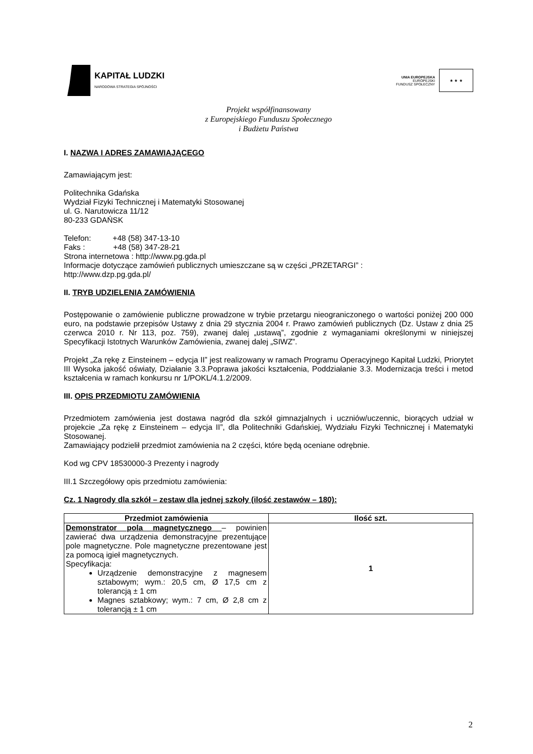KAPITAŁ LUDZKI
NARODOWA STRATEGIA SPÓJNOŚCI
UNIA EUROPEJSKA
EUROPEJSKI
FUNDUSZ SPOŁECZNY
★ ★ ★
Projekt współfinansowany
z Europejskiego Funduszu Społecznego
i Budżetu Państwa
I. NAZWA I ADRES ZAMAWIAJĄCEGO
Zamawiającym jest:
Politechnika Gdańska
Wydział Fizyki Technicznej i Matematyki Stosowanej
ul. G. Narutowicza 11/12
80-233 GDAŃSK
Telefon: +48 (58) 347-13-10
Faks : +48 (58) 347-28-21
Strona internetowa : http://www.pg.gda.pl
Informacje dotyczące zamówień publicznych umieszczane są w części „PRZETARGI” :
http://www.dzp.pg.gda.pl/
II. TRYB UDZIELENIA ZAMÓWIENIA
Postępowanie o zamówienie publiczne prowadzone w trybie przetargu nieograniczonego o wartości poniżej 200 000 euro, na podstawie przepisów Ustawy z dnia 29 stycznia 2004 r. Prawo zamówień publicznych (Dz. Ustaw z dnia 25 czerwca 2010 r. Nr 113, poz. 759), zwanej dalej „ustawą”, zgodnie z wymaganiami określonymi w niniejszej Specyfikacji Istotnych Warunków Zamówienia, zwanej dalej „SIWZ”.
Projekt „Za rękę z Einsteinem – edycja II” jest realizowany w ramach Programu Operacyjnego Kapitał Ludzki, Priorytet III Wysoka jakość oświaty, Działanie 3.3.Poprawa jakości kształcenia, Poddziałanie 3.3. Modernizacja treści i metod kształcenia w ramach konkursu nr 1/POKL/4.1.2/2009.
III. OPIS PRZEDMIOTU ZAMÓWIENIA
Przedmiotem zamówienia jest dostawa nagród dla szkół gimnazjalnych i uczniów/uczennic, biorących udział w projekcie „Za rękę z Einsteinem – edycja II”, dla Politechniki Gdańskiej, Wydziału Fizyki Technicznej i Matematyki Stosowanej.
Zamawiający podzielił przedmiot zamówienia na 2 części, które będą oceniane odrębnie.
Kod wg CPV 18530000-3 Prezenty i nagrody
III.1 Szczegółowy opis przedmiotu zamówienia:
Cz. 1 Nagrody dla szkół – zestaw dla jednej szkoły (ilość zestawów – 180):
| Przedmiot zamówienia | Ilość szt. |
| --- | --- |
| Demonstrator pola magnetycznego – powinien zawierać dwa urządzenia demonstracyjne prezentujące pole magnetyczne. Pole magnetyczne prezentowane jest za pomocą igieł magnetycznych. Specyfikacja: Urządzenie demonstracyjne z magnesem sztabowym; wym.: 20,5 cm, Ø 17,5 cm z tolerancją ± 1 cm Magnes sztabkowy; wym.: 7 cm, Ø 2,8 cm z tolerancją ± 1 cm | 1 |
2